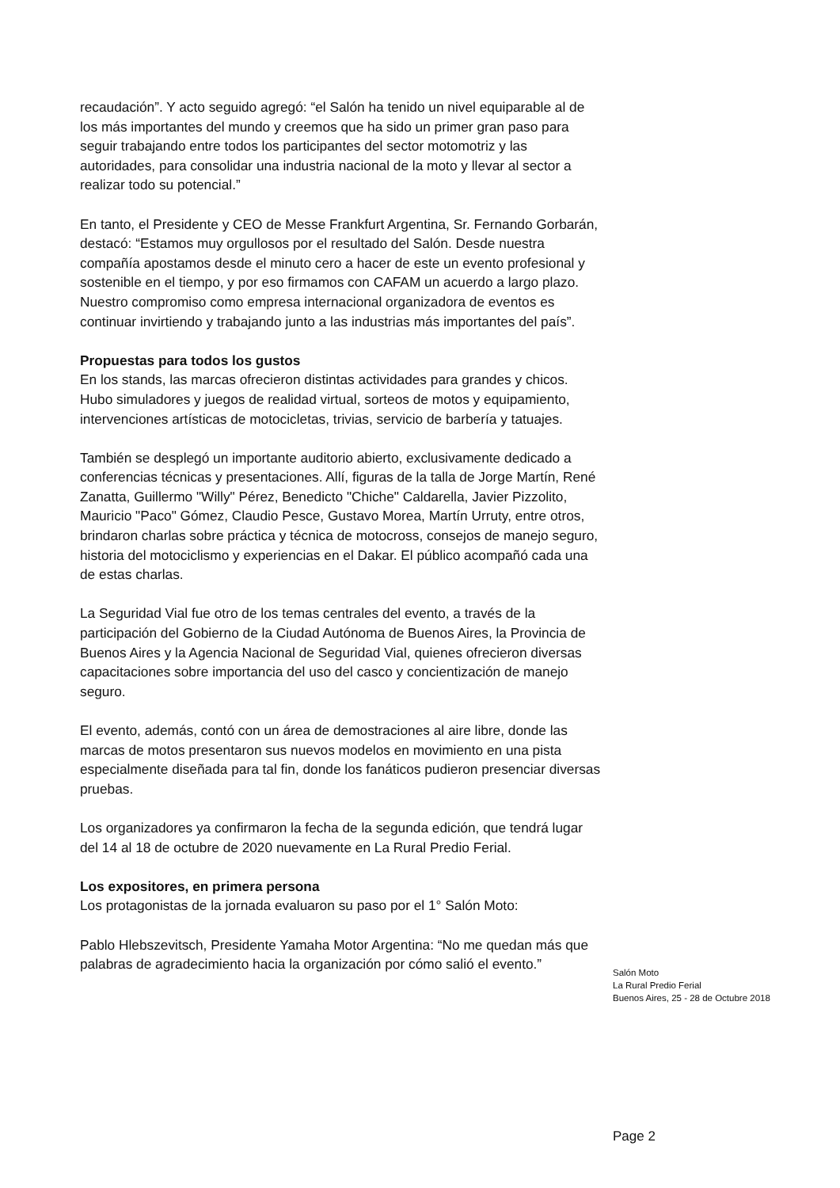recaudación”. Y acto seguido agregó: “el Salón ha tenido un nivel equiparable al de los más importantes del mundo y creemos que ha sido un primer gran paso para seguir trabajando entre todos los participantes del sector motomotriz y las autoridades, para consolidar una industria nacional de la moto y llevar al sector a realizar todo su potencial.”
En tanto, el Presidente y CEO de Messe Frankfurt Argentina, Sr. Fernando Gorbarán, destacó: “Estamos muy orgullosos por el resultado del Salón. Desde nuestra compañía apostamos desde el minuto cero a hacer de este un evento profesional y sostenible en el tiempo, y por eso firmamos con CAFAM un acuerdo a largo plazo. Nuestro compromiso como empresa internacional organizadora de eventos es continuar invirtiendo y trabajando junto a las industrias más importantes del país”.
Propuestas para todos los gustos
En los stands, las marcas ofrecieron distintas actividades para grandes y chicos. Hubo simuladores y juegos de realidad virtual, sorteos de motos y equipamiento, intervenciones artísticas de motocicletas, trivias, servicio de barbería y tatuajes.
También se desplegó un importante auditorio abierto, exclusivamente dedicado a conferencias técnicas y presentaciones. Allí, figuras de la talla de Jorge Martín, René Zanatta, Guillermo "Willy" Pérez, Benedicto "Chiche" Caldarella, Javier Pizzolito, Mauricio "Paco" Gómez, Claudio Pesce, Gustavo Morea, Martín Urruty, entre otros, brindaron charlas sobre práctica y técnica de motocross, consejos de manejo seguro, historia del motociclismo y experiencias en el Dakar. El público acompañó cada una de estas charlas.
La Seguridad Vial fue otro de los temas centrales del evento, a través de la participación del Gobierno de la Ciudad Autónoma de Buenos Aires, la Provincia de Buenos Aires y la Agencia Nacional de Seguridad Vial, quienes ofrecieron diversas capacitaciones sobre importancia del uso del casco y concientización de manejo seguro.
El evento, además, contó con un área de demostraciones al aire libre, donde las marcas de motos presentaron sus nuevos modelos en movimiento en una pista especialmente diseñada para tal fin, donde los fanáticos pudieron presenciar diversas pruebas.
Los organizadores ya confirmaron la fecha de la segunda edición, que tendrá lugar del 14 al 18 de octubre de 2020 nuevamente en La Rural Predio Ferial.
Los expositores, en primera persona
Los protagonistas de la jornada evaluaron su paso por el 1° Salón Moto:
Pablo Hlebszevitsch, Presidente Yamaha Motor Argentina: “No me quedan más que palabras de agradecimiento hacia la organización por cómo salió el evento.”
Salón Moto
La Rural Predio Ferial
Buenos Aires, 25 - 28 de Octubre 2018
Page 2